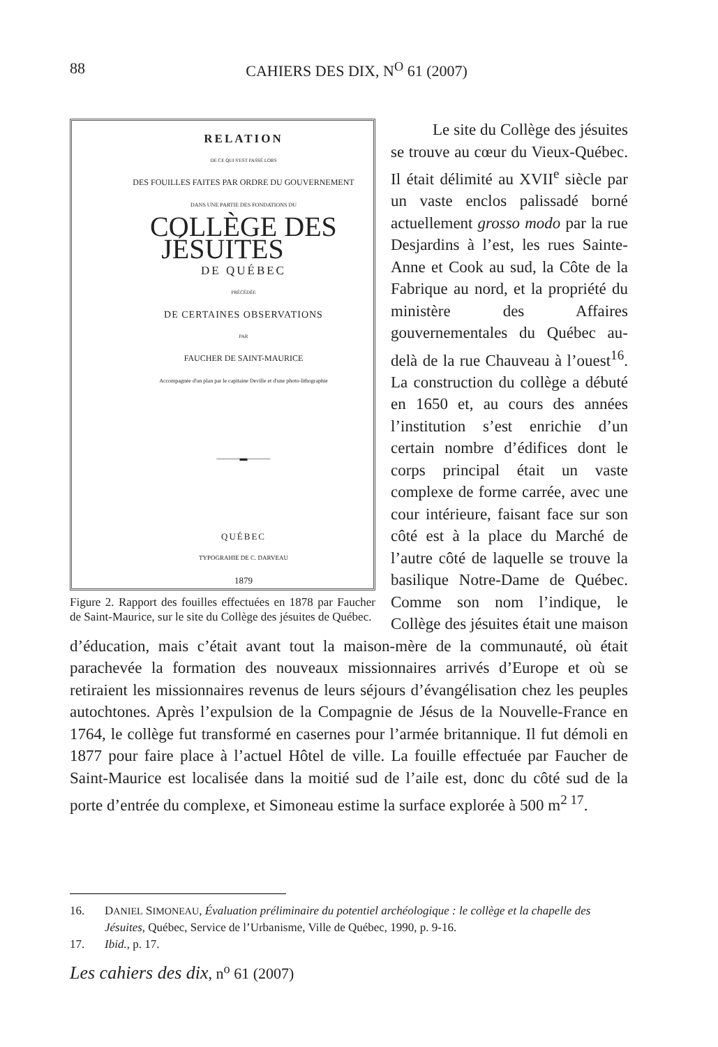88 CAHIERS DES DIX, N<sup>O</sup> 61 (2007)
RELATION
DE CE QUI S'EST PASSÉ LORS
DES FOUILLES FAITES PAR ORDRE DU GOUVERNEMENT
DANS UNE PARTIE DES FONDATIONS DU
COLLÈGE DES JÉSUITES
DE QUÉBEC
PRÉCÉDÉE
DE CERTAINES OBSERVATIONS
PAR
FAUCHER DE SAINT-MAURICE
Accompagnée d'un plan par le capitaine Deville et d'une photo-lithographie
———▬———
QUÉBEC
TYPOGRAHIE DE C. DARVEAU
1879
Figure 2. Rapport des fouilles effectuées en 1878 par Faucher de Saint-Maurice, sur le site du Collège des jésuites de Québec.
Le site du Collège des jésuites se trouve au cœur du Vieux-Québec. Il était délimité au XVII<sup>e</sup> siècle par un vaste enclos palissadé borné actuellement grosso modo par la rue Desjardins à l’est, les rues Sainte-Anne et Cook au sud, la Côte de la Fabrique au nord, et la propriété du ministère des Affaires gouvernementales du Québec au-delà de la rue Chauveau à l’ouest<sup>16</sup>. La construction du collège a débuté en 1650 et, au cours des années l’institution s’est enrichie d’un certain nombre d’édifices dont le corps principal était un vaste complexe de forme carrée, avec une cour intérieure, faisant face sur son côté est à la place du Marché de l’autre côté de laquelle se trouve la basilique Notre-Dame de Québec. Comme son nom l’indique, le Collège des jésuites était une maison d’éducation, mais c’était avant tout la maison-mère de la communauté, où était parachevée la formation des nouveaux missionnaires arrivés d’Europe et où se retiraient les missionnaires revenus de leurs séjours d’évangélisation chez les peuples autochtones. Après l’expulsion de la Compagnie de Jésus de la Nouvelle-France en 1764, le collège fut transformé en casernes pour l’armée britannique. Il fut démoli en 1877 pour faire place à l’actuel Hôtel de ville. La fouille effectuée par Faucher de Saint-Maurice est localisée dans la moitié sud de l’aile est, donc du côté sud de la porte d’entrée du complexe, et Simoneau estime la surface explorée à 500 m<sup>2 17</sup>.
16. DANIEL SIMONEAU, Évaluation préliminaire du potentiel archéologique : le collège et la chapelle des Jésuites, Québec, Service de l’Urbanisme, Ville de Québec, 1990, p. 9-16.
17. Ibid., p. 17.
Les cahiers des dix, n<sup>o</sup> 61 (2007)